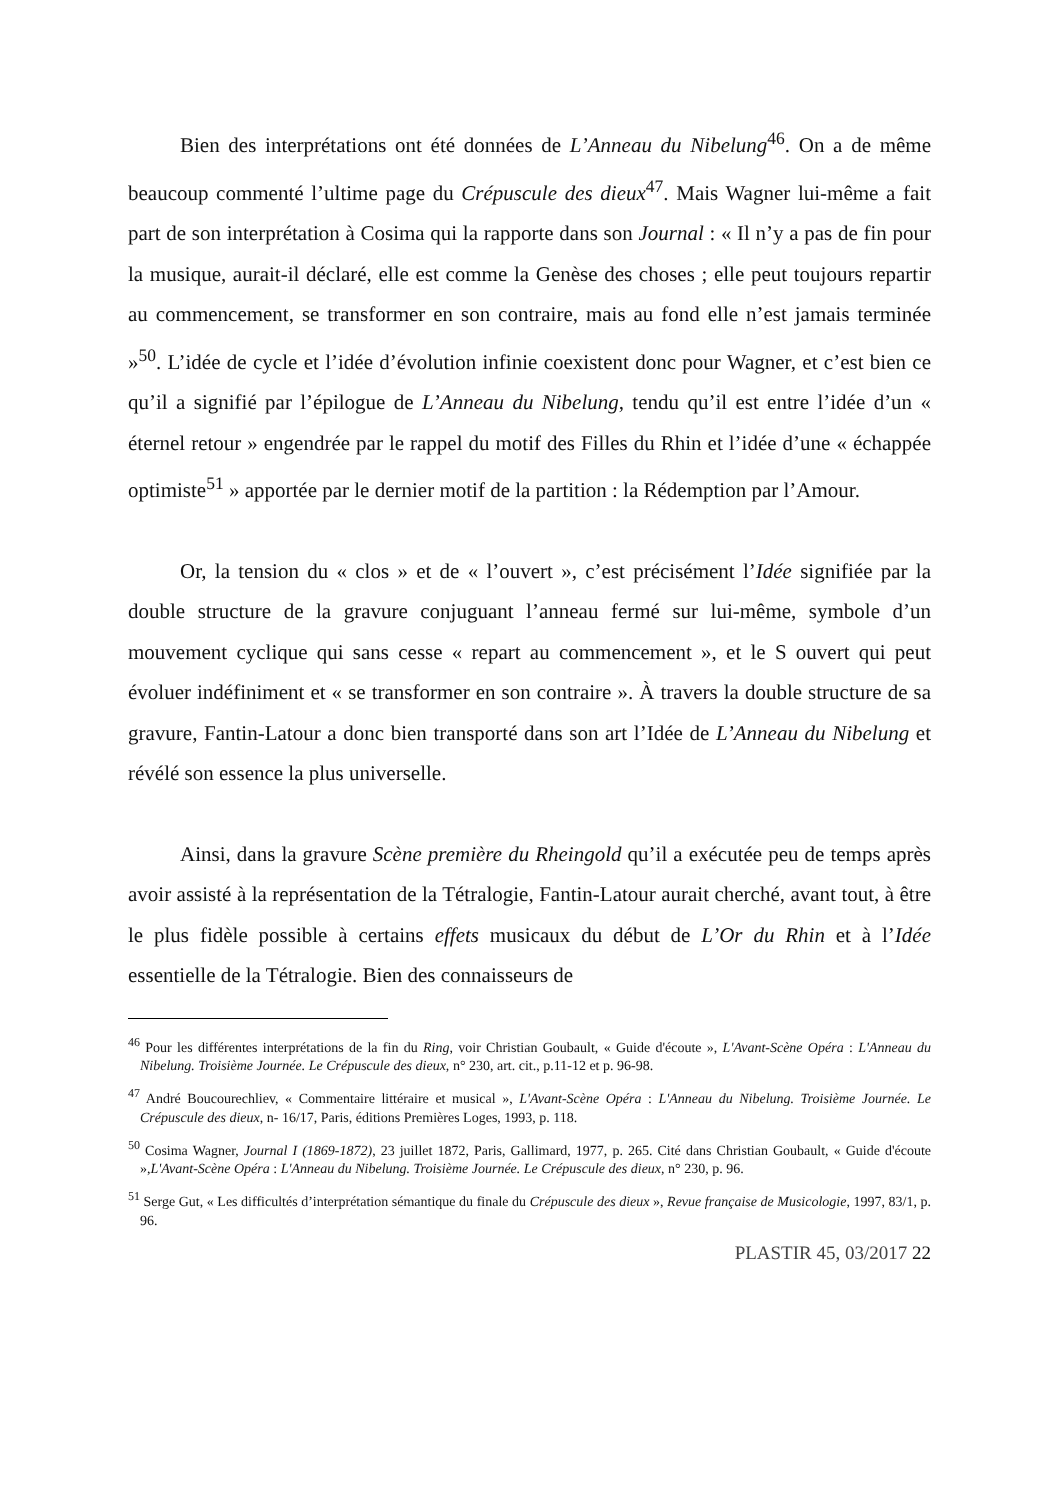Bien des interprétations ont été données de L’Anneau du Nibelung<sup>46</sup>. On a de même beaucoup commenté l’ultime page du Crépuscule des dieux<sup>47</sup>. Mais Wagner lui-même a fait part de son interprétation à Cosima qui la rapporte dans son Journal : « Il n’y a pas de fin pour la musique, aurait-il déclaré, elle est comme la Genèse des choses ; elle peut toujours repartir au commencement, se transformer en son contraire, mais au fond elle n’est jamais terminée »<sup>50</sup>. L’idée de cycle et l’idée d’évolution infinie coexistent donc pour Wagner, et c’est bien ce qu’il a signifié par l’épilogue de L’Anneau du Nibelung, tendu qu’il est entre l’idée d’un « éternel retour » engendrée par le rappel du motif des Filles du Rhin et l’idée d’une « échappée optimiste<sup>51</sup> » apportée par le dernier motif de la partition : la Rédemption par l’Amour.
Or, la tension du « clos » et de « l’ouvert », c’est précisément l’Idée signifiée par la double structure de la gravure conjuguant l’anneau fermé sur lui-même, symbole d’un mouvement cyclique qui sans cesse « repart au commencement », et le S ouvert qui peut évoluer indéfiniment et « se transformer en son contraire ». À travers la double structure de sa gravure, Fantin-Latour a donc bien transporté dans son art l’Idée de L’Anneau du Nibelung et révélé son essence la plus universelle.
Ainsi, dans la gravure Scène première du Rheingold qu’il a exécutée peu de temps après avoir assisté à la représentation de la Tétralogie, Fantin-Latour aurait cherché, avant tout, à être le plus fidèle possible à certains effets musicaux du début de L’Or du Rhin et à l’Idée essentielle de la Tétralogie. Bien des connaisseurs de
<sup>46</sup> Pour les différentes interprétations de la fin du Ring, voir Christian Goubault, « Guide d'écoute », L'Avant-Scène Opéra : L'Anneau du Nibelung. Troisième Journée. Le Crépuscule des dieux, n° 230, art. cit., p.11-12 et p. 96-98.
<sup>47</sup> André Boucourechliev, « Commentaire littéraire et musical », L'Avant-Scène Opéra : L'Anneau du Nibelung. Troisième Journée. Le Crépuscule des dieux, n- 16/17, Paris, éditions Premières Loges, 1993, p. 118.
<sup>50</sup> Cosima Wagner, Journal I (1869-1872), 23 juillet 1872, Paris, Gallimard, 1977, p. 265. Cité dans Christian Goubault, « Guide d'écoute »,L'Avant-Scène Opéra : L'Anneau du Nibelung. Troisième Journée. Le Crépuscule des dieux, n° 230, p. 96.
<sup>51</sup> Serge Gut, « Les difficultés d’interprétation sémantique du finale du Crépuscule des dieux », Revue française de Musicologie, 1997, 83/1, p. 96.
PLASTIR 45, 03/2017 22